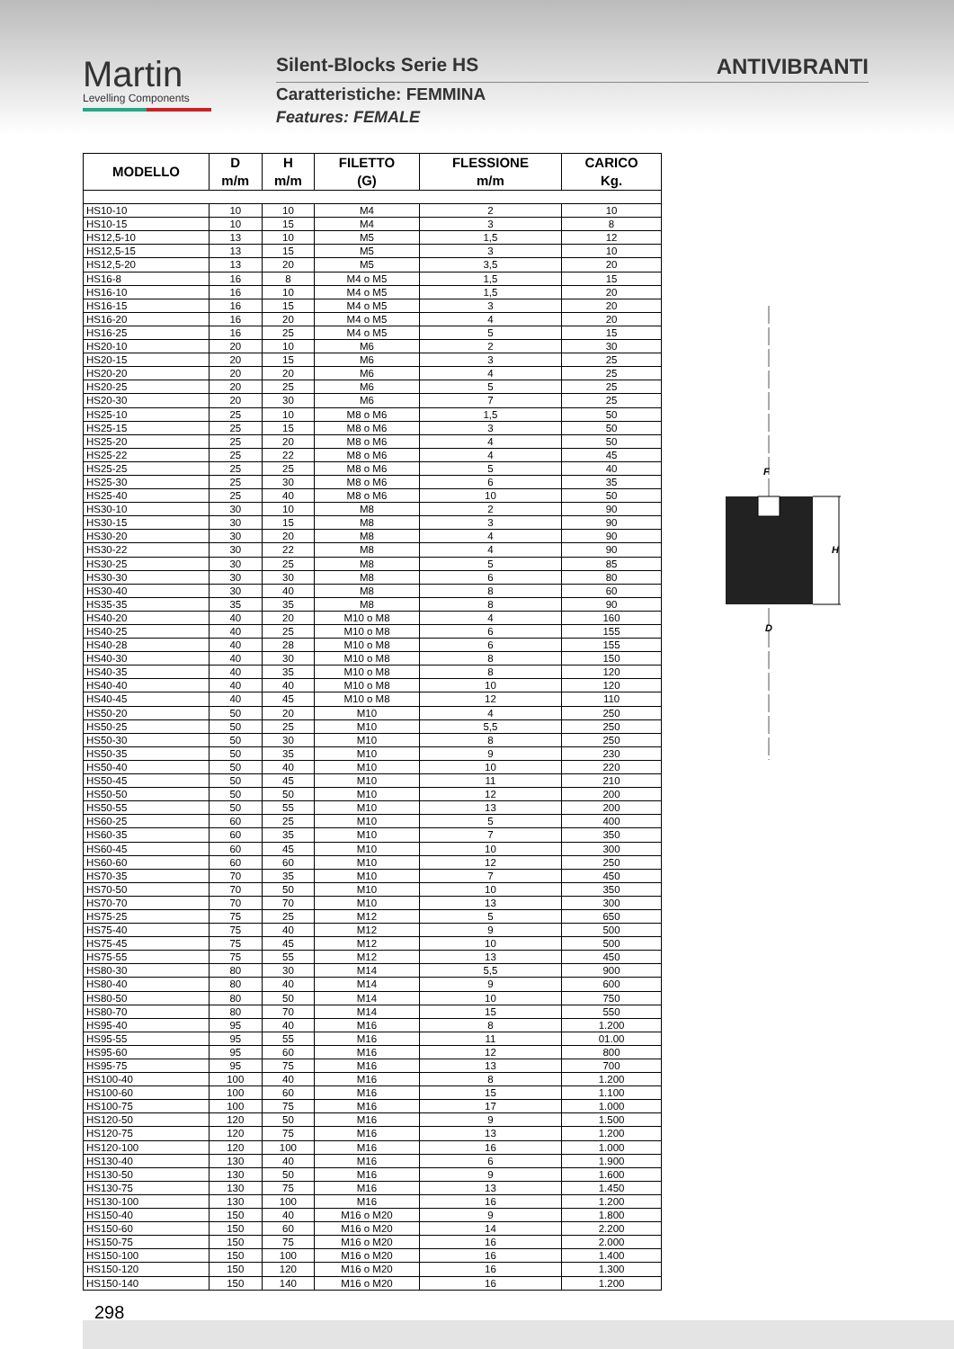Martin
Levelling Components
Silent-Blocks Serie HS ANTIVIBRANTI
Caratteristiche: FEMMINA
Features: FEMALE
| MODELLO | D m/m | H m/m | FILETTO (G) | FLESSIONE m/m | CARICO Kg. |
| --- | --- | --- | --- | --- | --- |
| HS10-10 | 10 | 10 | M4 | 2 | 10 |
| HS10-15 | 10 | 15 | M4 | 3 | 8 |
| HS12,5-10 | 13 | 10 | M5 | 1,5 | 12 |
| HS12,5-15 | 13 | 15 | M5 | 3 | 10 |
| HS12,5-20 | 13 | 20 | M5 | 3,5 | 20 |
| HS16-8 | 16 | 8 | M4 o M5 | 1,5 | 15 |
| HS16-10 | 16 | 10 | M4 o M5 | 1,5 | 20 |
| HS16-15 | 16 | 15 | M4 o M5 | 3 | 20 |
| HS16-20 | 16 | 20 | M4 o M5 | 4 | 20 |
| HS16-25 | 16 | 25 | M4 o M5 | 5 | 15 |
| HS20-10 | 20 | 10 | M6 | 2 | 30 |
| HS20-15 | 20 | 15 | M6 | 3 | 25 |
| HS20-20 | 20 | 20 | M6 | 4 | 25 |
| HS20-25 | 20 | 25 | M6 | 5 | 25 |
| HS20-30 | 20 | 30 | M6 | 7 | 25 |
| HS25-10 | 25 | 10 | M8 o M6 | 1,5 | 50 |
| HS25-15 | 25 | 15 | M8 o M6 | 3 | 50 |
| HS25-20 | 25 | 20 | M8 o M6 | 4 | 50 |
| HS25-22 | 25 | 22 | M8 o M6 | 4 | 45 |
| HS25-25 | 25 | 25 | M8 o M6 | 5 | 40 |
| HS25-30 | 25 | 30 | M8 o M6 | 6 | 35 |
| HS25-40 | 25 | 40 | M8 o M6 | 10 | 50 |
| HS30-10 | 30 | 10 | M8 | 2 | 90 |
| HS30-15 | 30 | 15 | M8 | 3 | 90 |
| HS30-20 | 30 | 20 | M8 | 4 | 90 |
| HS30-22 | 30 | 22 | M8 | 4 | 90 |
| HS30-25 | 30 | 25 | M8 | 5 | 85 |
| HS30-30 | 30 | 30 | M8 | 6 | 80 |
| HS30-40 | 30 | 40 | M8 | 8 | 60 |
| HS35-35 | 35 | 35 | M8 | 8 | 90 |
| HS40-20 | 40 | 20 | M10 o M8 | 4 | 160 |
| HS40-25 | 40 | 25 | M10 o M8 | 6 | 155 |
| HS40-28 | 40 | 28 | M10 o M8 | 6 | 155 |
| HS40-30 | 40 | 30 | M10 o M8 | 8 | 150 |
| HS40-35 | 40 | 35 | M10 o M8 | 8 | 120 |
| HS40-40 | 40 | 40 | M10 o M8 | 10 | 120 |
| HS40-45 | 40 | 45 | M10 o M8 | 12 | 110 |
| HS50-20 | 50 | 20 | M10 | 4 | 250 |
| HS50-25 | 50 | 25 | M10 | 5,5 | 250 |
| HS50-30 | 50 | 30 | M10 | 8 | 250 |
| HS50-35 | 50 | 35 | M10 | 9 | 230 |
| HS50-40 | 50 | 40 | M10 | 10 | 220 |
| HS50-45 | 50 | 45 | M10 | 11 | 210 |
| HS50-50 | 50 | 50 | M10 | 12 | 200 |
| HS50-55 | 50 | 55 | M10 | 13 | 200 |
| HS60-25 | 60 | 25 | M10 | 5 | 400 |
| HS60-35 | 60 | 35 | M10 | 7 | 350 |
| HS60-45 | 60 | 45 | M10 | 10 | 300 |
| HS60-60 | 60 | 60 | M10 | 12 | 250 |
| HS70-35 | 70 | 35 | M10 | 7 | 450 |
| HS70-50 | 70 | 50 | M10 | 10 | 350 |
| HS70-70 | 70 | 70 | M10 | 13 | 300 |
| HS75-25 | 75 | 25 | M12 | 5 | 650 |
| HS75-40 | 75 | 40 | M12 | 9 | 500 |
| HS75-45 | 75 | 45 | M12 | 10 | 500 |
| HS75-55 | 75 | 55 | M12 | 13 | 450 |
| HS80-30 | 80 | 30 | M14 | 5,5 | 900 |
| HS80-40 | 80 | 40 | M14 | 9 | 600 |
| HS80-50 | 80 | 50 | M14 | 10 | 750 |
| HS80-70 | 80 | 70 | M14 | 15 | 550 |
| HS95-40 | 95 | 40 | M16 | 8 | 1.200 |
| HS95-55 | 95 | 55 | M16 | 11 | 01.00 |
| HS95-60 | 95 | 60 | M16 | 12 | 800 |
| HS95-75 | 95 | 75 | M16 | 13 | 700 |
| HS100-40 | 100 | 40 | M16 | 8 | 1.200 |
| HS100-60 | 100 | 60 | M16 | 15 | 1.100 |
| HS100-75 | 100 | 75 | M16 | 17 | 1.000 |
| HS120-50 | 120 | 50 | M16 | 9 | 1.500 |
| HS120-75 | 120 | 75 | M16 | 13 | 1.200 |
| HS120-100 | 120 | 100 | M16 | 16 | 1.000 |
| HS130-40 | 130 | 40 | M16 | 6 | 1.900 |
| HS130-50 | 130 | 50 | M16 | 9 | 1.600 |
| HS130-75 | 130 | 75 | M16 | 13 | 1.450 |
| HS130-100 | 130 | 100 | M16 | 16 | 1.200 |
| HS150-40 | 150 | 40 | M16 o M20 | 9 | 1.800 |
| HS150-60 | 150 | 60 | M16 o M20 | 14 | 2.200 |
| HS150-75 | 150 | 75 | M16 o M20 | 16 | 2.000 |
| HS150-100 | 150 | 100 | M16 o M20 | 16 | 1.400 |
| HS150-120 | 150 | 120 | M16 o M20 | 16 | 1.300 |
| HS150-140 | 150 | 140 | M16 o M20 | 16 | 1.200 |
H
F
D
298